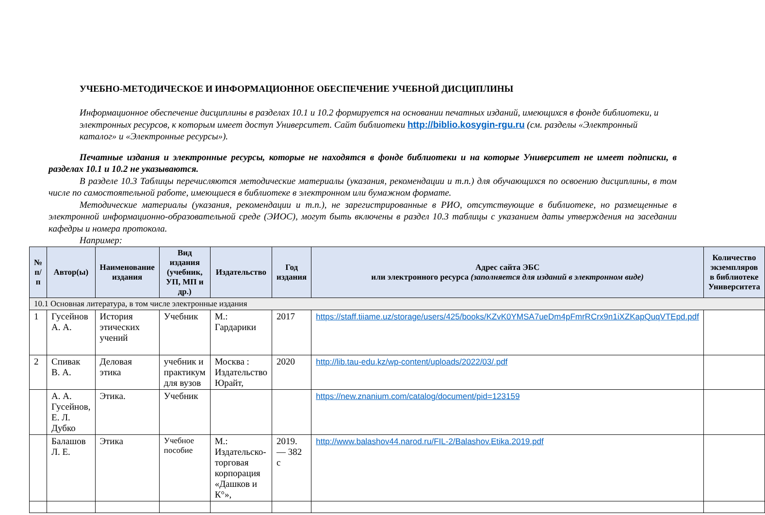УЧЕБНО-МЕТОДИЧЕСКОЕ И ИНФОРМАЦИОННОЕ ОБЕСПЕЧЕНИЕ УЧЕБНОЙ ДИСЦИПЛИНЫ
Информационное обеспечение дисциплины в разделах 10.1 и 10.2 формируется на основании печатных изданий, имеющихся в фонде библиотеки, и электронных ресурсов, к которым имеет доступ Университет. Сайт библиотеки http://biblio.kosygin-rgu.ru (см. разделы «Электронный каталог» и «Электронные ресурсы»).
Печатные издания и электронные ресурсы, которые не находятся в фонде библиотеки и на которые Университет не имеет подписки, в разделах 10.1 и 10.2 не указываются.
В разделе 10.3 Таблицы перечисляются методические материалы (указания, рекомендации и т.п.) для обучающихся по освоению дисциплины, в том числе по самостоятельной работе, имеющиеся в библиотеке в электронном или бумажном формате.
Методические материалы (указания, рекомендации и т.п.), не зарегистрированные в РИО, отсутствующие в библиотеке, но размещенные в электронной информационно-образовательной среде (ЭИОС), могут быть включены в раздел 10.3 таблицы с указанием даты утверждения на заседании кафедры и номера протокола.
Например:
| № п/п | Автор(ы) | Наименование издания | Вид издания (учебник, УП, МП и др.) | Издательство | Год издания | Адрес сайта ЭБС или электронного ресурса (заполняется для изданий в электронном виде) | Количество экземпляров в библиотеке Университета |
| --- | --- | --- | --- | --- | --- | --- | --- |
| 10.1 Основная литература, в том числе электронные издания | | | | | | | |
| 1 | Гусейнов А. А. | История этических учений | Учебник | М.: Гардарики | 2017 | https://staff.tiiame.uz/storage/users/425/books/KZvK0YMSA7ueDm4pFmrRCrx9n1iXZKapQuqVTEpd.pdf | |
| 2 | Спивак В. А. | Деловая этика | учебник и практикум для вузов | Москва : Издательство Юрайт, | 2020 | http://lib.tau-edu.kz/wp-content/uploads/2022/03/.pdf | |
| | А. А. Гусейнов, Е. Л. Дубко | Этика. | Учебник | | | https://new.znanium.com/catalog/document/pid=123159 | |
| | Балашов Л. Е. | Этика | Учебное пособие | М.: Издательско-торговая корпорация «Дашков и К°», | 2019. — 382 с | http://www.balashov44.narod.ru/FIL-2/Balashov.Etika.2019.pdf | |